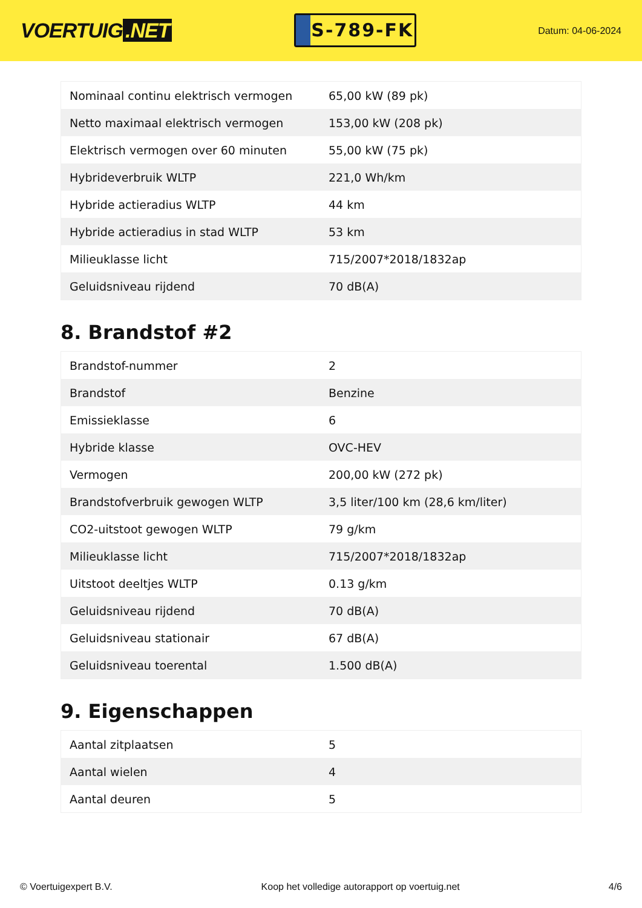VOERTUIG.NET
S-789-FK
Datum: 04-06-2024
| Nominaal continu elektrisch vermogen | 65,00 kW (89 pk) |
| Netto maximaal elektrisch vermogen | 153,00 kW (208 pk) |
| Elektrisch vermogen over 60 minuten | 55,00 kW (75 pk) |
| Hybrideverbruik WLTP | 221,0 Wh/km |
| Hybride actieradius WLTP | 44 km |
| Hybride actieradius in stad WLTP | 53 km |
| Milieuklasse licht | 715/2007*2018/1832ap |
| Geluidsniveau rijdend | 70 dB(A) |
8. Brandstof #2
| Brandstof-nummer | 2 |
| Brandstof | Benzine |
| Emissieklasse | 6 |
| Hybride klasse | OVC-HEV |
| Vermogen | 200,00 kW (272 pk) |
| Brandstofverbruik gewogen WLTP | 3,5 liter/100 km (28,6 km/liter) |
| CO2-uitstoot gewogen WLTP | 79 g/km |
| Milieuklasse licht | 715/2007*2018/1832ap |
| Uitstoot deeltjes WLTP | 0.13 g/km |
| Geluidsniveau rijdend | 70 dB(A) |
| Geluidsniveau stationair | 67 dB(A) |
| Geluidsniveau toerental | 1.500 dB(A) |
9. Eigenschappen
| Aantal zitplaatsen | 5 |
| Aantal wielen | 4 |
| Aantal deuren | 5 |
© Voertuigexpert B.V. Koop het volledige autorapport op voertuig.net 4/6